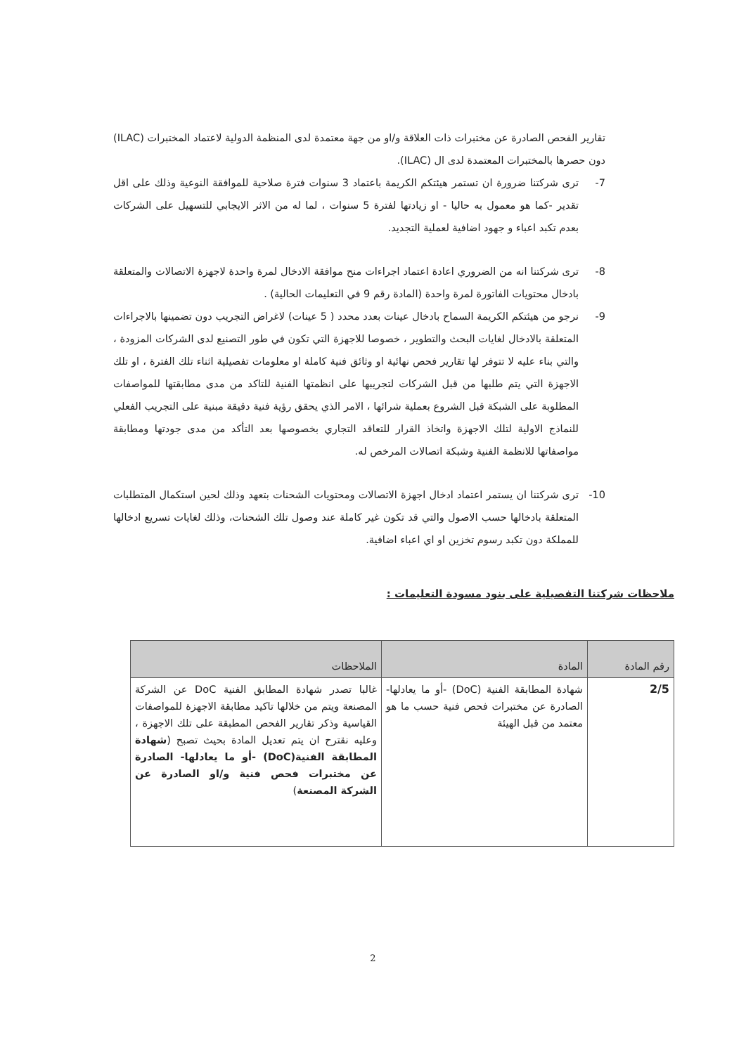تقارير الفحص الصادرة عن مختبرات ذات العلاقة و/او من جهة معتمدة لدى المنظمة الدولية لاعتماد المختبرات (ILAC) دون حصرها بالمختبرات المعتمدة لدى ال (ILAC).
7- ترى شركتنا ضرورة ان تستمر هيئتكم الكريمة باعتماد 3 سنوات فترة صلاحية للموافقة النوعية وذلك على اقل تقدير -كما هو معمول به حاليا - او زيادتها لفترة 5 سنوات ، لما له من الاثر الايجابي للتسهيل على الشركات بعدم تكبد اعباء و جهود اضافية لعملية التجديد.
8- ترى شركتنا انه من الضروري اعادة اعتماد اجراءات منح موافقة الادخال لمرة واحدة لاجهزة الاتصالات والمتعلقة بادخال محتويات الفاتورة لمرة واحدة (المادة رقم 9 في التعليمات الحالية) .
9- نرجو من هيئتكم الكريمة السماح بادخال عينات بعدد محدد ( 5 عينات) لاغراض التجريب دون تضمينها بالاجراءات المتعلقة بالادخال لغايات البحث والتطوير ، خصوصا للاجهزة التي تكون في طور التصنيع لدى الشركات المزودة ، والتي بناء عليه لا تتوفر لها تقارير فحص نهائية او وثائق فنية كاملة او معلومات تفصيلية اثناء تلك الفترة ، او تلك الاجهزة التي يتم طلبها من قبل الشركات لتجريبها على انظمتها الفنية للتاكد من مدى مطابقتها للمواصفات المطلوبة على الشبكة قبل الشروع بعملية شرائها ، الامر الذي يحقق رؤية فنية دقيقة مبنية على التجريب الفعلي للنماذج الاولية لتلك الاجهزة واتخاذ القرار للتعاقد التجاري بخصوصها بعد التأكد من مدى جودتها ومطابقة مواصفاتها للانظمة الفنية وشبكة اتصالات المرخص له.
10- ترى شركتنا ان يستمر اعتماد ادخال اجهزة الاتصالات ومحتويات الشحنات بتعهد وذلك لحين استكمال المتطلبات المتعلقة بادخالها حسب الاصول والتي قد تكون غير كاملة عند وصول تلك الشحنات، وذلك لغايات تسريع ادخالها للمملكة دون تكبد رسوم تخزين او اي اعباء اضافية.
ملاحظات شركتنا التفصيلية على بنود مسودة التعليمات :
| رقم المادة | المادة | الملاحظات |
| --- | --- | --- |
| 2/5 | شهادة المطابقة الفنية (DoC) -أو ما يعادلها- الصادرة عن مختبرات فحص فنية حسب ما هو معتمد من قبل الهيئة | غالبا تصدر شهادة المطابق الفنية DoC عن الشركة المصنعة ويتم من خلالها تاكيد مطابقة الاجهزة للمواصفات القياسية وذكر تقارير الفحص المطبقة على تلك الاجهزة ، وعليه نقترح ان يتم تعديل المادة بحيث تصبح ( شهادة المطابقة الفنية(DoC) -أو ما يعادلها- الصادرة عن مختبرات فحص فنية و/او الصادرة عن الشركة المصنعة ) |
2